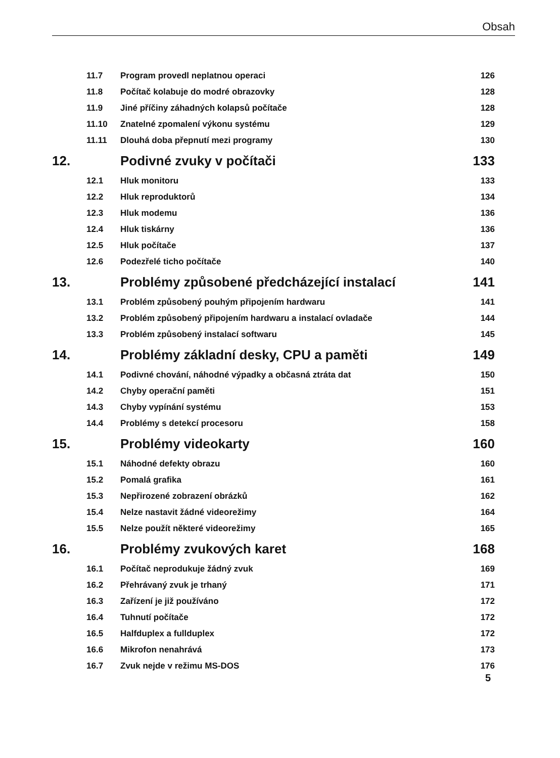Obsah
11.7 Program provedl neplatnou operaci 126
11.8 Počítač kolabuje do modré obrazovky 128
11.9 Jiné příčiny záhadných kolapsů počítače 128
11.10 Znatelné zpomalení výkonu systému 129
11.11 Dlouhá doba přepnutí mezi programy 130
12. Podivné zvuky v počítači 133
12.1 Hluk monitoru 133
12.2 Hluk reproduktorů 134
12.3 Hluk modemu 136
12.4 Hluk tiskárny 136
12.5 Hluk počítače 137
12.6 Podezřelé ticho počítače 140
13. Problémy způsobené předcházející instalací 141
13.1 Problém způsobený pouhým připojením hardwaru 141
13.2 Problém způsobený připojením hardwaru a instalací ovladače 144
13.3 Problém způsobený instalací softwaru 145
14. Problémy základní desky, CPU a paměti 149
14.1 Podivné chování, náhodné výpadky a občasná ztráta dat 150
14.2 Chyby operační paměti 151
14.3 Chyby vypínání systému 153
14.4 Problémy s detekcí procesoru 158
15. Problémy videokarty 160
15.1 Náhodné defekty obrazu 160
15.2 Pomalá grafika 161
15.3 Nepřirozené zobrazení obrázků 162
15.4 Nelze nastavit žádné videorežimy 164
15.5 Nelze použít některé videorežimy 165
16. Problémy zvukových karet 168
16.1 Počítač neprodukuje žádný zvuk 169
16.2 Přehrávaný zvuk je trhaný 171
16.3 Zařízení je již používáno 172
16.4 Tuhnutí počítače 172
16.5 Halfduplex a fullduplex 172
16.6 Mikrofon nenahrává 173
16.7 Zvuk nejde v režimu MS-DOS 176
5